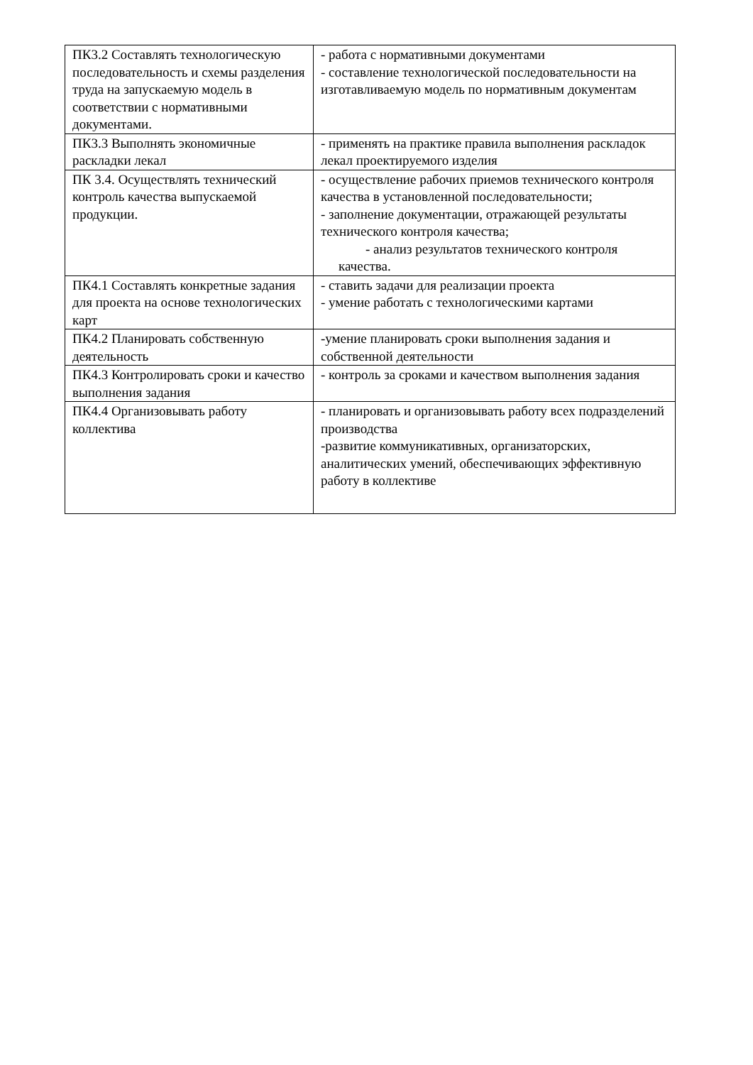| ПК3.2 Составлять технологическую последовательность и схемы разделения труда на запускаемую модель в соответствии с нормативными документами. | - работа с нормативными документами - составление технологической последовательности на изготавливаемую модель по нормативным документам |
| ПК3.3 Выполнять экономичные раскладки лекал | - применять на практике правила выполнения раскладок лекал проектируемого изделия |
| ПК 3.4. Осуществлять технический контроль качества выпускаемой продукции. | - осуществление рабочих приемов технического контроля качества в установленной последовательности; - заполнение документации, отражающей результаты технического контроля качества; - анализ результатов технического контроля качества. |
| ПК4.1 Составлять конкретные задания для проекта на основе технологических карт | - ставить задачи для реализации проекта - умение работать с технологическими картами |
| ПК4.2 Планировать собственную деятельность | -умение планировать сроки выполнения задания и собственной деятельности |
| ПК4.3 Контролировать сроки и качество выполнения задания | - контроль за сроками и качеством выполнения задания |
| ПК4.4 Организовывать работу коллектива | - планировать и организовывать работу всех подразделений производства -развитие коммуникативных, организаторских, аналитических умений, обеспечивающих эффективную работу в коллективе |